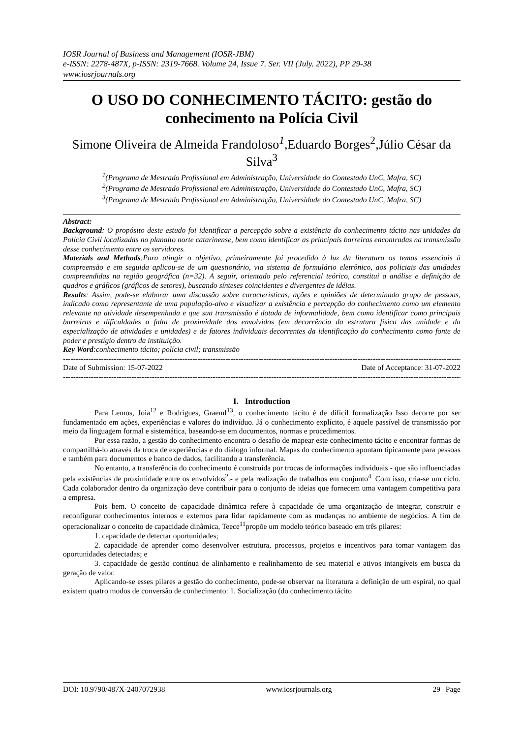IOSR Journal of Business and Management (IOSR-JBM)
e-ISSN: 2278-487X, p-ISSN: 2319-7668. Volume 24, Issue 7. Ser. VII (July. 2022), PP 29-38
www.iosrjournals.org
O USO DO CONHECIMENTO TÁCITO: gestão do conhecimento na Polícia Civil
Simone Oliveira de Almeida Frandoloso<sup>1</sup>,Eduardo Borges<sup>2</sup>,Júlio César da Silva<sup>3</sup>
<sup>1</sup> (Programa de Mestrado Profissional em Administração, Universidade do Contestado UnC, Mafra, SC)
<sup>2</sup> (Programa de Mestrado Profissional em Administração, Universidade do Contestado UnC, Mafra, SC)
<sup>3</sup> (Programa de Mestrado Profissional em Administração, Universidade do Contestado UnC, Mafra, SC)
Abstract:
Background: O propósito deste estudo foi identificar a percepção sobre a existência do conhecimento tácito nas unidades da Polícia Civil localizadas no planalto norte catarinense, bem como identificar as principais barreiras encontradas na transmissão desse conhecimento entre os servidores.
Materials and Methods:Para atingir o objetivo, primeiramente foi procedido à luz da literatura os temas essenciais à compreensão e em seguida aplicou-se de um questionário, via sistema de formulário eletrônico, aos policiais das unidades compreendidas na região geográfica (n=32). A seguir, orientado pelo referencial teórico, constitui a análise e definição de quadros e gráficos (gráficos de setores), buscando sínteses coincidentes e divergentes de idéias.
Results: Assim, pode-se elaborar uma discussão sobre características, ações e opiniões de determinado grupo de pessoas, indicado como representante de uma população-alvo e visualizar a existência e percepção do conhecimento como um elemento relevante na atividade desempenhada e que sua transmissão é dotada de informalidade, bem como identificar como principais barreiras e dificuldades a falta de proximidade dos envolvidos (em decorrência da estrutura física das unidade e da especialização de atividades e unidades) e de fatores individuais decorrentes da identificação do conhecimento como fonte de poder e prestígio dentro da instituição.
Key Word:conhecimento tácito; polícia civil; transmissão
--------------------------------------------------------------------------------------------------------------------------------------------------------------
Date of Submission: 15-07-2022 Date of Acceptance: 31-07-2022
--------------------------------------------------------------------------------------------------------------------------------------------------------------
I. Introduction
Para Lemos, Joia<sup>12</sup> e Rodrigues, Graeml<sup>13</sup>, o conhecimento tácito é de difícil formalização Isso decorre por ser fundamentado em ações, experiências e valores do indivíduo. Já o conhecimento explícito, é aquele passível de transmissão por meio da linguagem formal e sistemática, baseando-se em documentos, normas e procedimentos.
Por essa razão, a gestão do conhecimento encontra o desafio de mapear este conhecimento tácito e encontrar formas de compartilhá-lo através da troca de experiências e do diálogo informal. Mapas do conhecimento apontam tipicamente para pessoas e também para documentos e banco de dados, facilitando a transferência.
No entanto, a transferência do conhecimento é construída por trocas de informações individuais - que são influenciadas pela existências de proximidade entre os envolvidos<sup>2</sup>.- e pela realização de trabalhos em conjunto<sup>4.</sup> Com isso, cria-se um ciclo. Cada colaborador dentro da organização deve contribuir para o conjunto de ideias que fornecem uma vantagem competitiva para a empresa.
Pois bem. O conceito de capacidade dinâmica refere à capacidade de uma organização de integrar, construir e reconfigurar conhecimentos internos e externos para lidar rapidamente com as mudanças no ambiente de negócios. A fim de operacionalizar o conceito de capacidade dinâmica, Teece<sup>11</sup>propõe um modelo teórico baseado em três pilares:
1. capacidade de detectar oportunidades;
2. capacidade de aprender como desenvolver estrutura, processos, projetos e incentivos para tomar vantagem das oportunidades detectadas; e
3. capacidade de gestão contínua de alinhamento e realinhamento de seu material e ativos intangíveis em busca da geração de valor.
Aplicando-se esses pilares a gestão do conhecimento, pode-se observar na literatura a definição de um espiral, no qual existem quatro modos de conversão de conhecimento: 1. Socialização (do conhecimento tácito
DOI: 10.9790/487X-2407072938 www.iosrjournals.org 29 | Page